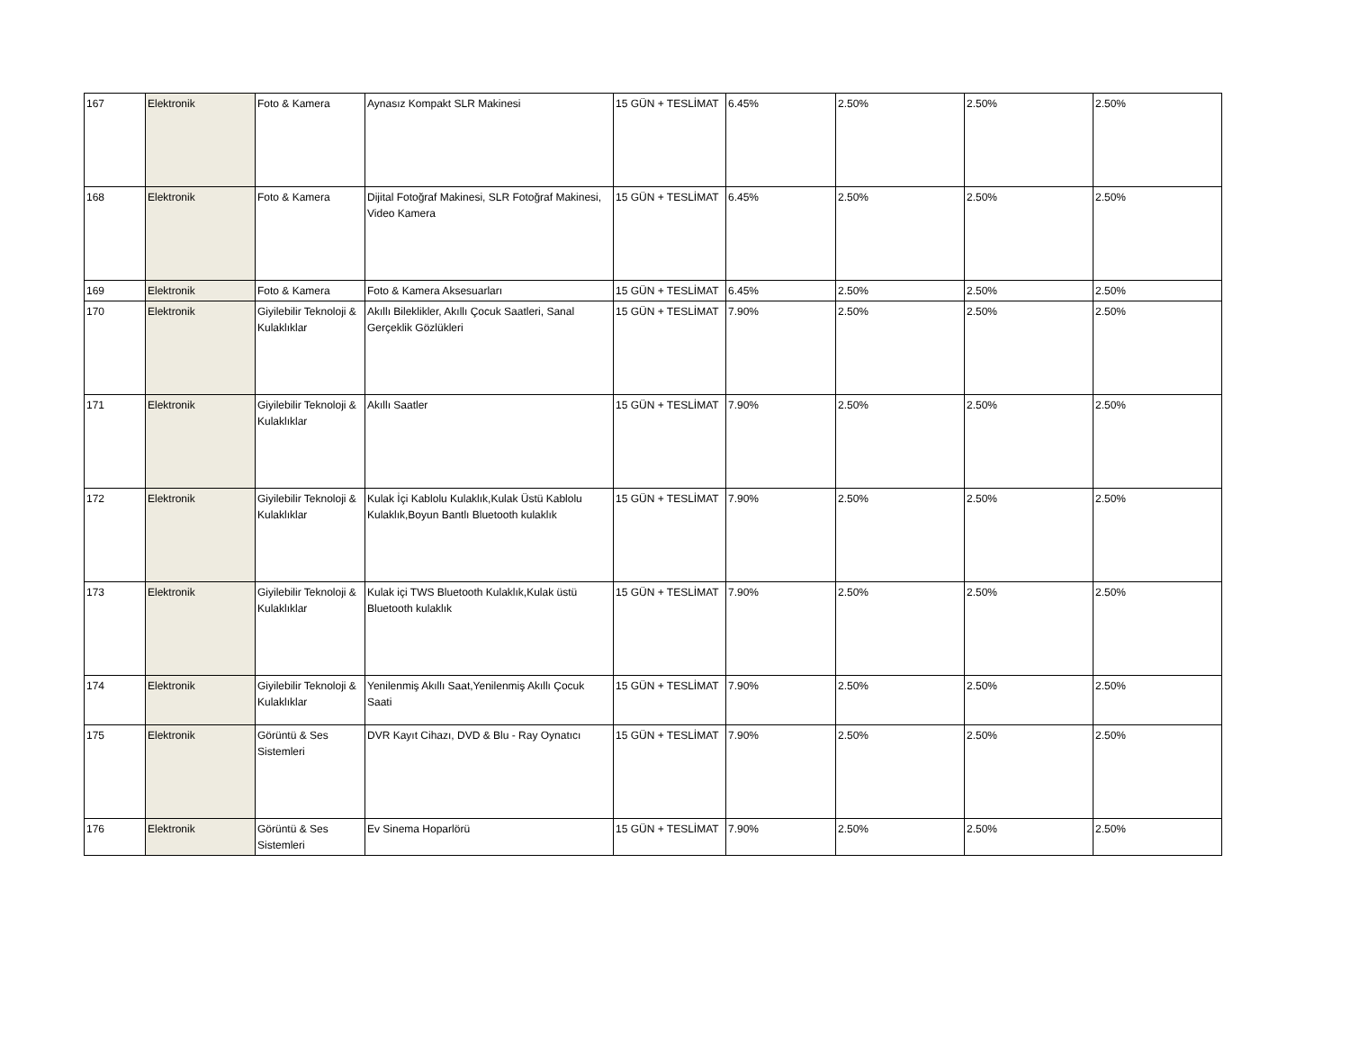| 167 | Elektronik | Foto & Kamera | Aynasız Kompakt SLR Makinesi | 15 GÜN + TESLİMAT | 6.45% | 2.50% | 2.50% | 2.50% |
| 168 | Elektronik | Foto & Kamera | Dijital Fotoğraf Makinesi, SLR Fotoğraf Makinesi, Video Kamera | 15 GÜN + TESLİMAT | 6.45% | 2.50% | 2.50% | 2.50% |
| 169 | Elektronik | Foto & Kamera | Foto & Kamera Aksesuarları | 15 GÜN + TESLİMAT | 6.45% | 2.50% | 2.50% | 2.50% |
| 170 | Elektronik | Giyilebilir Teknoloji & Kulaklıklar | Akıllı Bileklikler, Akıllı Çocuk Saatleri, Sanal Gerçeklik Gözlükleri | 15 GÜN + TESLİMAT | 7.90% | 2.50% | 2.50% | 2.50% |
| 171 | Elektronik | Giyilebilir Teknoloji & Kulaklıklar | Akıllı Saatler | 15 GÜN + TESLİMAT | 7.90% | 2.50% | 2.50% | 2.50% |
| 172 | Elektronik | Giyilebilir Teknoloji & Kulaklıklar | Kulak İçi Kablolu Kulaklık,Kulak Üstü Kablolu Kulaklık,Boyun Bantlı Bluetooth kulaklık | 15 GÜN + TESLİMAT | 7.90% | 2.50% | 2.50% | 2.50% |
| 173 | Elektronik | Giyilebilir Teknoloji & Kulaklıklar | Kulak içi TWS Bluetooth Kulaklık,Kulak üstü Bluetooth kulaklık | 15 GÜN + TESLİMAT | 7.90% | 2.50% | 2.50% | 2.50% |
| 174 | Elektronik | Giyilebilir Teknoloji & Kulaklıklar | Yenilenmiş Akıllı Saat,Yenilenmiş Akıllı Çocuk Saati | 15 GÜN + TESLİMAT | 7.90% | 2.50% | 2.50% | 2.50% |
| 175 | Elektronik | Görüntü & Ses Sistemleri | DVR Kayıt Cihazı, DVD & Blu - Ray Oynatıcı | 15 GÜN + TESLİMAT | 7.90% | 2.50% | 2.50% | 2.50% |
| 176 | Elektronik | Görüntü & Ses Sistemleri | Ev Sinema Hoparlörü | 15 GÜN + TESLİMAT | 7.90% | 2.50% | 2.50% | 2.50% |